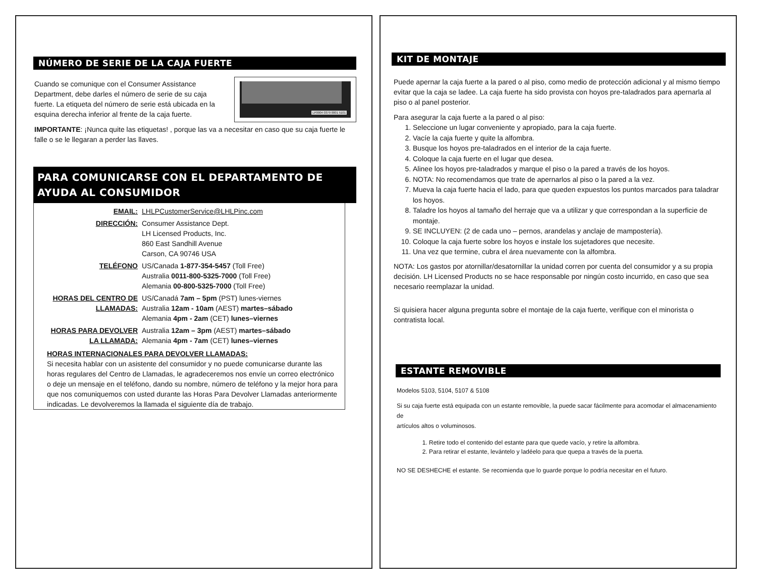NÚMERO DE SERIE DE LA CAJA FUERTE
Cuando se comunique con el Consumer Assistance Department, debe darles el número de serie de su caja fuerte. La etiqueta del número de serie está ubicada en la esquina derecha inferior al frente de la caja fuerte.
LP0004 0379 0001 5101
IMPORTANTE: ¡Nunca quite las etiquetas! , porque las va a necesitar en caso que su caja fuerte le falle o se le llegaran a perder las llaves.
PARA COMUNICARSE CON EL DEPARTAMENTO DE AYUDA AL CONSUMIDOR
| EMAIL: | LHLPCustomerService@LHLPinc.com |
| DIRECCIÓN: | Consumer Assistance Dept. LH Licensed Products, Inc. 860 East Sandhill Avenue Carson, CA 90746 USA |
| TELÉFONO | US/Canada 1-877-354-5457 (Toll Free) Australia 0011-800-5325-7000 (Toll Free) Alemania 00-800-5325-7000 (Toll Free) |
| HORAS DEL CENTRO DE LLAMADAS: | US/Canadá 7am – 5pm (PST) lunes-viernes Australia 12am - 10am (AEST) martes–sábado Alemania 4pm - 2am (CET) lunes–viernes |
| HORAS PARA DEVOLVER LA LLAMADA: | Australia 12am – 3pm (AEST) martes–sábado Alemania 4pm - 7am (CET) lunes–viernes |
HORAS INTERNACIONALES PARA DEVOLVER LLAMADAS:
Si necesita hablar con un asistente del consumidor y no puede comunicarse durante las horas regulares del Centro de Llamadas, le agradeceremos nos envíe un correo electrónico o deje un mensaje en el teléfono, dando su nombre, número de teléfono y la mejor hora para que nos comuniquemos con usted durante las Horas Para Devolver Llamadas anteriormente indicadas. Le devolveremos la llamada el siguiente día de trabajo.
KIT DE MONTAJE
Puede apernar la caja fuerte a la pared o al piso, como medio de protección adicional y al mismo tiempo evitar que la caja se ladee. La caja fuerte ha sido provista con hoyos pre-taladrados para apernarla al piso o al panel posterior.
Para asegurar la caja fuerte a la pared o al piso:
1. Seleccione un lugar conveniente y apropiado, para la caja fuerte.
2. Vacíe la caja fuerte y quite la alfombra.
3. Busque los hoyos pre-taladrados en el interior de la caja fuerte.
4. Coloque la caja fuerte en el lugar que desea.
5. Alinee los hoyos pre-taladrados y marque el piso o la pared a través de los hoyos.
6. NOTA: No recomendamos que trate de apernarlos al piso o la pared a la vez.
7. Mueva la caja fuerte hacia el lado, para que queden expuestos los puntos marcados para taladrar los hoyos.
8. Taladre los hoyos al tamaño del herraje que va a utilizar y que correspondan a la superficie de montaje.
9. SE INCLUYEN: (2 de cada uno – pernos, arandelas y anclaje de mampostería).
10. Coloque la caja fuerte sobre los hoyos e instale los sujetadores que necesite.
11. Una vez que termine, cubra el área nuevamente con la alfombra.
NOTA: Los gastos por atornillar/desatornillar la unidad corren por cuenta del consumidor y a su propia decisión. LH Licensed Products no se hace responsable por ningún costo incurrido, en caso que sea necesario reemplazar la unidad.
Si quisiera hacer alguna pregunta sobre el montaje de la caja fuerte, verifique con el minorista o contratista local.
ESTANTE REMOVIBLE
Modelos 5103, 5104, 5107 & 5108
Si su caja fuerte está equipada con un estante removible, la puede sacar fácilmente para acomodar el almacenamiento de
artículos altos o voluminosos.
1. Retire todo el contenido del estante para que quede vacío, y retire la alfombra.
2. Para retirar el estante, levántelo y ladéelo para que quepa a través de la puerta.
NO SE DESHECHE el estante. Se recomienda que lo guarde porque lo podría necesitar en el futuro.